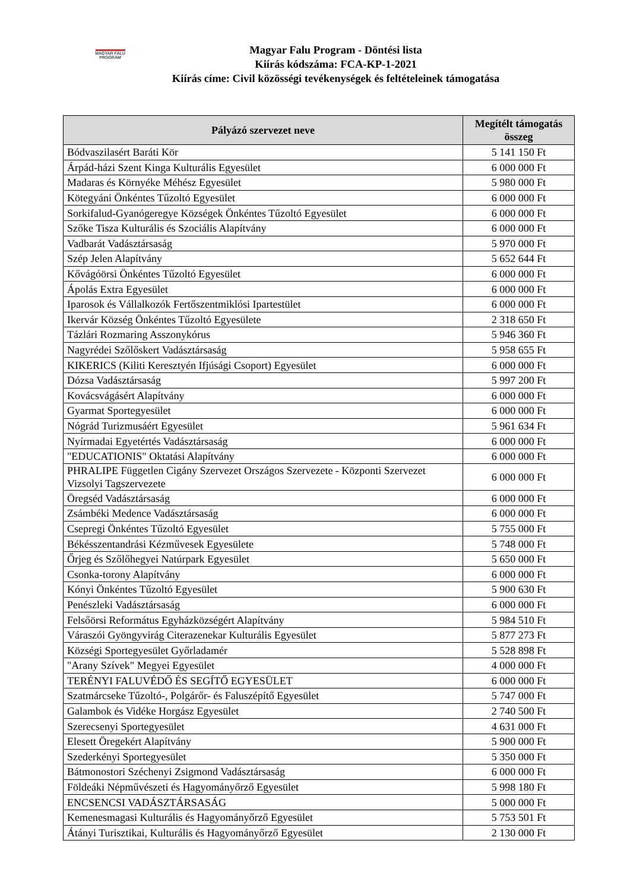MAGYAR FALU
PROGRAM
Magyar Falu Program - Döntési lista
Kiírás kódszáma: FCA-KP-1-2021
Kiírás címe: Civil közösségi tevékenységek és feltételeinek támogatása
| Pályázó szervezet neve | Megítélt támogatás összeg |
| --- | --- |
| Bódvaszilasért Baráti Kör | 5 141 150 Ft |
| Árpád-házi Szent Kinga Kulturális Egyesület | 6 000 000 Ft |
| Madaras és Környéke Méhész Egyesület | 5 980 000 Ft |
| Kötegyáni Önkéntes Tűzoltó Egyesület | 6 000 000 Ft |
| Sorkifalud-Gyanógeregye Községek Önkéntes Tűzoltó Egyesület | 6 000 000 Ft |
| Szőke Tisza Kulturális és Szociális Alapítvány | 6 000 000 Ft |
| Vadbarát Vadásztársaság | 5 970 000 Ft |
| Szép Jelen Alapítvány | 5 652 644 Ft |
| Kővágóörsi Önkéntes Tűzoltó Egyesület | 6 000 000 Ft |
| Ápolás Extra Egyesület | 6 000 000 Ft |
| Iparosok és Vállalkozók Fertőszentmiklósi Ipartestület | 6 000 000 Ft |
| Ikervár Község Önkéntes Tűzoltó Egyesülete | 2 318 650 Ft |
| Tázlári Rozmaring Asszonykórus | 5 946 360 Ft |
| Nagyrédei Szőlőskert Vadásztársaság | 5 958 655 Ft |
| KIKERICS (Kiliti Keresztyén Ifjúsági Csoport) Egyesület | 6 000 000 Ft |
| Dózsa Vadásztársaság | 5 997 200 Ft |
| Kovácsvágásért Alapítvány | 6 000 000 Ft |
| Gyarmat Sportegyesület | 6 000 000 Ft |
| Nógrád Turizmusáért Egyesület | 5 961 634 Ft |
| Nyírmadai Egyetértés Vadásztársaság | 6 000 000 Ft |
| "EDUCATIONIS" Oktatási Alapítvány | 6 000 000 Ft |
| PHRALIPE Független Cigány Szervezet Országos Szervezete - Központi Szervezet Vizsolyi Tagszervezete | 6 000 000 Ft |
| Öregséd Vadásztársaság | 6 000 000 Ft |
| Zsámbéki Medence Vadásztársaság | 6 000 000 Ft |
| Csepregi Önkéntes Tűzoltó Egyesület | 5 755 000 Ft |
| Békésszentandrási Kézművesek Egyesülete | 5 748 000 Ft |
| Őrjeg és Szőlőhegyei Natúrpark Egyesület | 5 650 000 Ft |
| Csonka-torony Alapítvány | 6 000 000 Ft |
| Kónyi Önkéntes Tűzoltó Egyesület | 5 900 630 Ft |
| Penészleki Vadásztársaság | 6 000 000 Ft |
| Felsőörsi Református Egyházközségért Alapítvány | 5 984 510 Ft |
| Váraszói Gyöngyvirág Citerazenekar Kulturális Egyesület | 5 877 273 Ft |
| Községi Sportegyesület Győrladamér | 5 528 898 Ft |
| "Arany Szívek" Megyei Egyesület | 4 000 000 Ft |
| TERÉNYI FALUVÉDŐ ÉS SEGÍTŐ EGYESÜLET | 6 000 000 Ft |
| Szatmárcseke Tűzoltó-, Polgárőr- és Faluszépítő Egyesület | 5 747 000 Ft |
| Galambok és Vidéke Horgász Egyesület | 2 740 500 Ft |
| Szerecsenyi Sportegyesület | 4 631 000 Ft |
| Elesett Öregekért Alapítvány | 5 900 000 Ft |
| Szederkényi Sportegyesület | 5 350 000 Ft |
| Bátmonostori Széchenyi Zsigmond Vadásztársaság | 6 000 000 Ft |
| Földeáki Népművészeti és Hagyományőrző Egyesület | 5 998 180 Ft |
| ENCSENCSI VADÁSZTÁRSASÁG | 5 000 000 Ft |
| Kemenesmagasi Kulturális és Hagyományőrző Egyesület | 5 753 501 Ft |
| Átányi Turisztikai, Kulturális és Hagyományőrző Egyesület | 2 130 000 Ft |